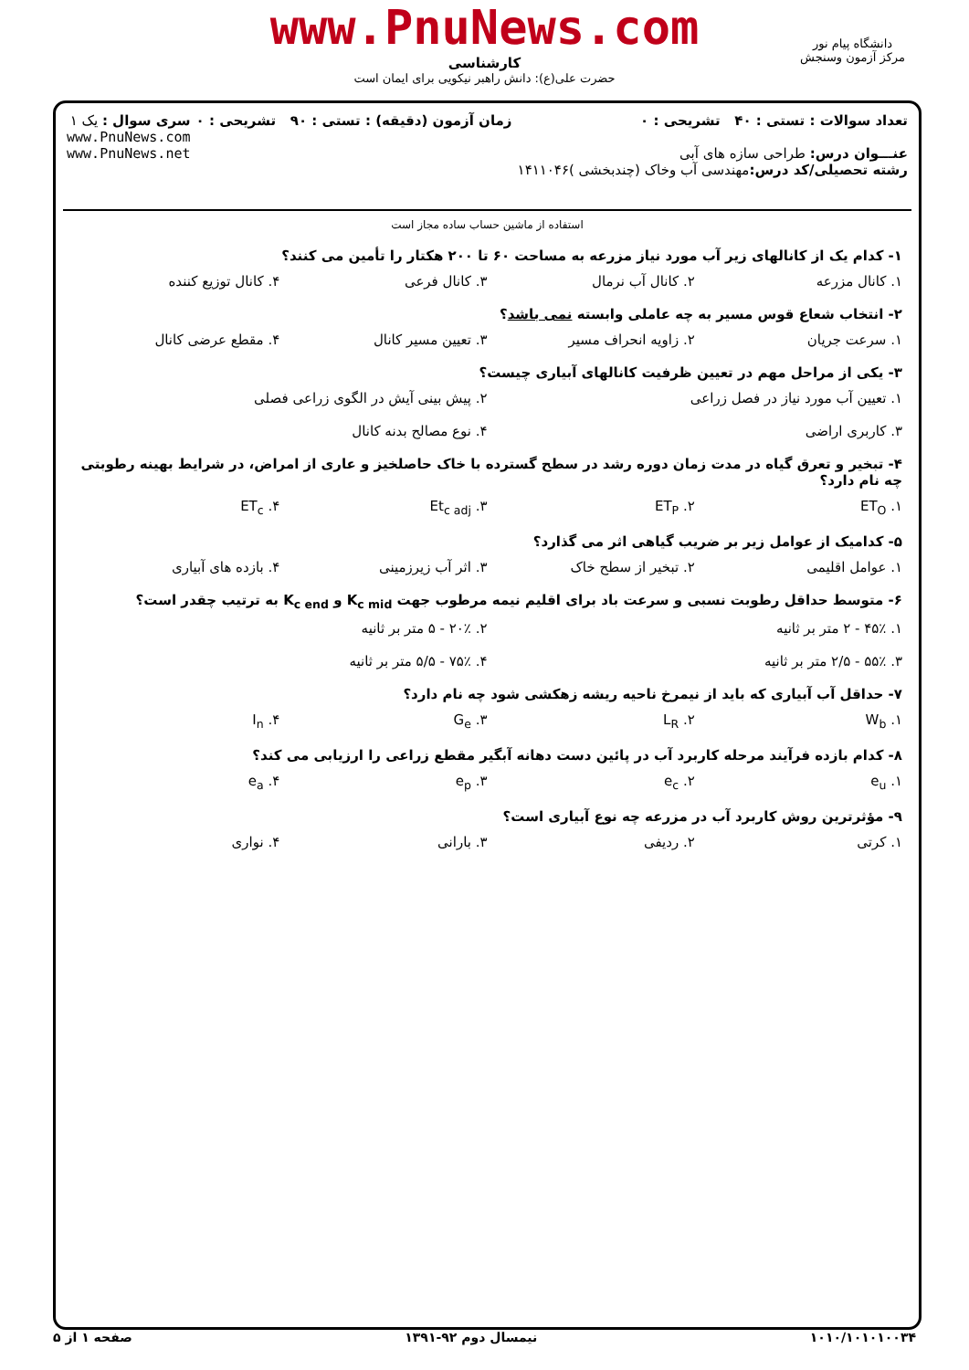www.PnuNews.com
کارشناسی
حضرت علی(ع): دانش راهبر نیکویی برای ایمان است
دانشگاه پیام نور
مرکز آزمون وسنجش
تعداد سوالات : تستی : ۴۰ تشریحی : ۰
عنـــوان درس: طراحی سازه های آبی
رشته تحصیلی/کد درس: مهندسی آب وخاک (چندبخشی )۱۴۱۱۰۴۶
زمان آزمون (دقیقه) : تستی : ۹۰ تشریحی : ۰
سری سوال : یک ۱
www.PnuNews.com
www.PnuNews.net
استفاده از ماشین حساب ساده مجاز است
۱- کدام یک از کانالهای زیر آب مورد نیاز مزرعه به مساحت ۶۰ تا ۲۰۰ هکتار را تأمین می کنند؟
۱. کانال مزرعه ۲. کانال آب نرمال ۳. کانال فرعی ۴. کانال توزیع کننده
۲- انتخاب شعاع قوس مسیر به چه عاملی وابسته نمی باشد؟
۱. سرعت جریان ۲. زاویه انحراف مسیر ۳. تعیین مسیر کانال ۴. مقطع عرضی کانال
۳- یکی از مراحل مهم در تعیین ظرفیت کانالهای آبیاری چیست؟
۱. تعیین آب مورد نیاز در فصل زراعی ۲. پیش بینی آیش در الگوی زراعی فصلی
۳. کاربری اراضی ۴. نوع مصالح بدنه کانال
۴- تبخیر و تعرق گیاه در مدت زمان دوره رشد در سطح گسترده با خاک حاصلخیز و عاری از امراض، در شرایط بهینه رطوبتی چه نام دارد؟
۱. ET<sub>O</sub> ۲. ET<sub>P</sub> ۳. Et<sub>c adj</sub> ۴. ET<sub>c</sub>
۵- کدامیک از عوامل زیر بر ضریب گیاهی اثر می گذارد؟
۱. عوامل اقلیمی ۲. تبخیر از سطح خاک ۳. اثر آب زیرزمینی ۴. بازده های آبیاری
۶- متوسط حداقل رطوبت نسبی و سرعت باد برای اقلیم نیمه مرطوب جهت K<sub>c mid</sub> و K<sub>c end</sub> به ترتیب چقدر است؟
۱. ۴۵٪ - ۲ متر بر ثانیه ۲. ۲۰٪ - ۵ متر بر ثانیه
۳. ۵۵٪ - ۲/۵ متر بر ثانیه ۴. ۷۵٪ - ۵/۵ متر بر ثانیه
۷- حداقل آب آبیاری که باید از نیمرخ ناحیه ریشه زهکشی شود چه نام دارد؟
۱. W<sub>b</sub> ۲. L<sub>R</sub> ۳. G<sub>e</sub> ۴. I<sub>n</sub>
۸- کدام بازده فرآیند مرحله کاربرد آب در پائین دست دهانه آبگیر مقطع زراعی را ارزیابی می کند؟
۱. e<sub>u</sub> ۲. e<sub>c</sub> ۳. e<sub>p</sub> ۴. e<sub>a</sub>
۹- مؤثرترین روش کاربرد آب در مزرعه چه نوع آبیاری است؟
۱. کرتی ۲. ردیفی ۳. بارانی ۴. نواری
۱۰۱۰/۱۰۱۰۱۰۰۳۴ نیمسال دوم ۹۲-۱۳۹۱ صفحه ۱ از ۵